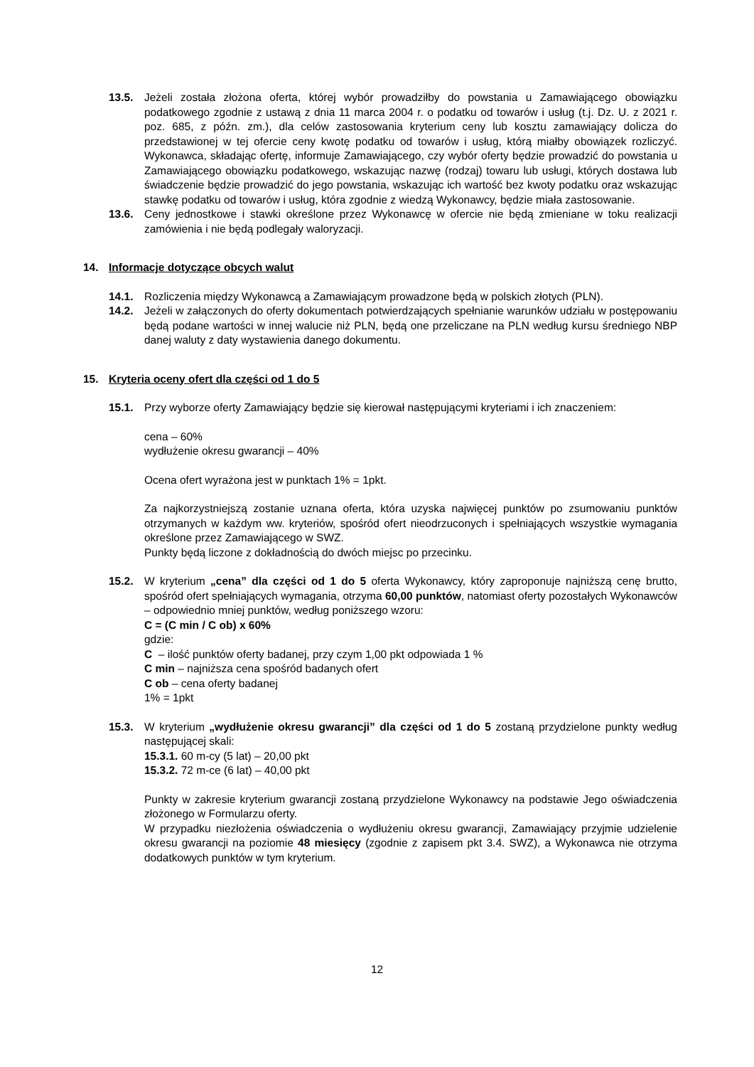13.5. Jeżeli została złożona oferta, której wybór prowadziłby do powstania u Zamawiającego obowiązku podatkowego zgodnie z ustawą z dnia 11 marca 2004 r. o podatku od towarów i usług (t.j. Dz. U. z 2021 r. poz. 685, z późn. zm.), dla celów zastosowania kryterium ceny lub kosztu zamawiający dolicza do przedstawionej w tej ofercie ceny kwotę podatku od towarów i usług, którą miałby obowiązek rozliczyć. Wykonawca, składając ofertę, informuje Zamawiającego, czy wybór oferty będzie prowadzić do powstania u Zamawiającego obowiązku podatkowego, wskazując nazwę (rodzaj) towaru lub usługi, których dostawa lub świadczenie będzie prowadzić do jego powstania, wskazując ich wartość bez kwoty podatku oraz wskazując stawkę podatku od towarów i usług, która zgodnie z wiedzą Wykonawcy, będzie miała zastosowanie.
13.6. Ceny jednostkowe i stawki określone przez Wykonawcę w ofercie nie będą zmieniane w toku realizacji zamówienia i nie będą podlegały waloryzacji.
14. Informacje dotyczące obcych walut
14.1. Rozliczenia między Wykonawcą a Zamawiającym prowadzone będą w polskich złotych (PLN).
14.2. Jeżeli w załączonych do oferty dokumentach potwierdzających spełnianie warunków udziału w postępowaniu będą podane wartości w innej walucie niż PLN, będą one przeliczane na PLN według kursu średniego NBP danej waluty z daty wystawienia danego dokumentu.
15. Kryteria oceny ofert dla części od 1 do 5
15.1. Przy wyborze oferty Zamawiający będzie się kierował następującymi kryteriami i ich znaczeniem:
cena – 60%
wydłużenie okresu gwarancji – 40%
Ocena ofert wyrażona jest w punktach 1% = 1pkt.
Za najkorzystniejszą zostanie uznana oferta, która uzyska najwięcej punktów po zsumowaniu punktów otrzymanych w każdym ww. kryteriów, spośród ofert nieodrzuconych i spełniających wszystkie wymagania określone przez Zamawiającego w SWZ.
Punkty będą liczone z dokładnością do dwóch miejsc po przecinku.
15.2. W kryterium „cena” dla części od 1 do 5 oferta Wykonawcy, który zaproponuje najniższą cenę brutto, spośród ofert spełniających wymagania, otrzyma 60,00 punktów, natomiast oferty pozostałych Wykonawców – odpowiednio mniej punktów, według poniższego wzoru:
C = (C min / C ob) x 60%
gdzie:
C – ilość punktów oferty badanej, przy czym 1,00 pkt odpowiada 1 %
C min – najniższa cena spośród badanych ofert
C ob – cena oferty badanej
1% = 1pkt
15.3. W kryterium „wydłużenie okresu gwarancji” dla części od 1 do 5 zostaną przydzielone punkty według następującej skali:
15.3.1. 60 m-cy (5 lat) – 20,00 pkt
15.3.2. 72 m-ce (6 lat) – 40,00 pkt
Punkty w zakresie kryterium gwarancji zostaną przydzielone Wykonawcy na podstawie Jego oświadczenia złożonego w Formularzu oferty.
W przypadku niezłożenia oświadczenia o wydłużeniu okresu gwarancji, Zamawiający przyjmie udzielenie okresu gwarancji na poziomie 48 miesięcy (zgodnie z zapisem pkt 3.4. SWZ), a Wykonawca nie otrzyma dodatkowych punktów w tym kryterium.
12